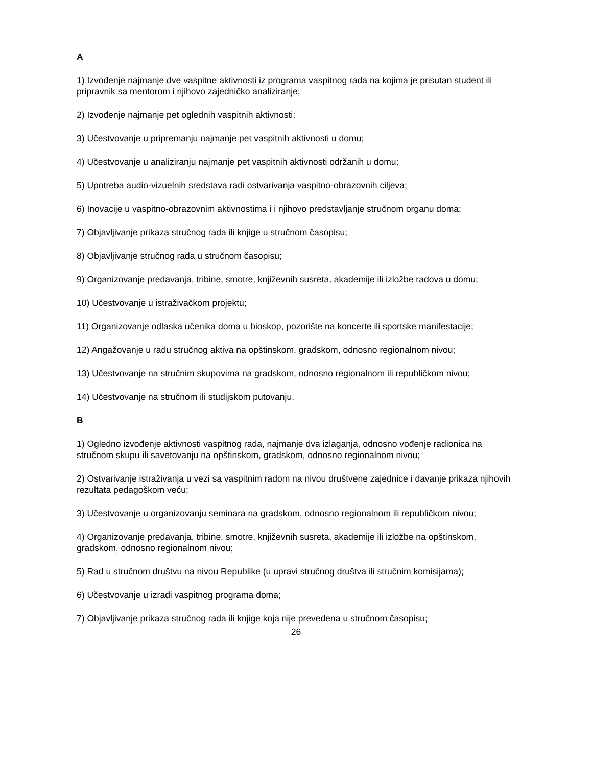A
1) Izvođenje najmanje dve vaspitne aktivnosti iz programa vaspitnog rada na kojima je prisutan student ili pripravnik sa mentorom i njihovo zajedničko analiziranje;
2) Izvođenje najmanje pet oglednih vaspitnih aktivnosti;
3) Učestvovanje u pripremanju najmanje pet vaspitnih aktivnosti u domu;
4) Učestvovanje u analiziranju najmanje pet vaspitnih aktivnosti održanih u domu;
5) Upotreba audio-vizuelnih sredstava radi ostvarivanja vaspitno-obrazovnih ciljeva;
6) Inovacije u vaspitno-obrazovnim aktivnostima i i njihovo predstavljanje stručnom organu doma;
7) Objavljivanje prikaza stručnog rada ili knjige u stručnom časopisu;
8) Objavljivanje stručnog rada u stručnom časopisu;
9) Organizovanje predavanja, tribine, smotre, književnih susreta, akademije ili izložbe radova u domu;
10) Učestvovanje u istraživačkom projektu;
11) Organizovanje odlaska učenika doma u bioskop, pozorište na koncerte ili sportske manifestacije;
12) Angažovanje u radu stručnog aktiva na opštinskom, gradskom, odnosno regionalnom nivou;
13) Učestvovanje na stručnim skupovima na gradskom, odnosno regionalnom ili republičkom nivou;
14) Učestvovanje na stručnom ili studijskom putovanju.
B
1) Ogledno izvođenje aktivnosti vaspitnog rada, najmanje dva izlaganja, odnosno vođenje radionica na stručnom skupu ili savetovanju na opštinskom, gradskom, odnosno regionalnom nivou;
2) Ostvarivanje istraživanja u vezi sa vaspitnim radom na nivou društvene zajednice i davanje prikaza njihovih rezultata pedagoškom veću;
3) Učestvovanje u organizovanju seminara na gradskom, odnosno regionalnom ili republičkom nivou;
4) Organizovanje predavanja, tribine, smotre, književnih susreta, akademije ili izložbe na opštinskom, gradskom, odnosno regionalnom nivou;
5) Rad u stručnom društvu na nivou Republike (u upravi stručnog društva ili stručnim komisijama);
6) Učestvovanje u izradi vaspitnog programa doma;
7) Objavljivanje prikaza stručnog rada ili knjige koja nije prevedena u stručnom časopisu;
26